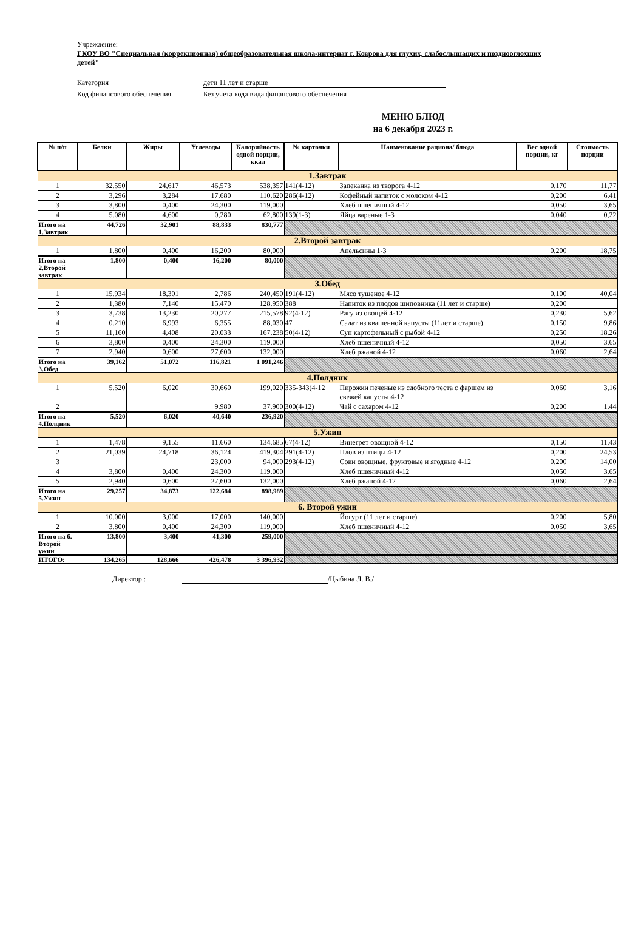Учреждение:
ГКОУ ВО "Специальная (коррекционная) общеобразовательная школа-интернат г. Коврова для глухих, слабослышащих и позднооглохших детей"
Категория дети 11 лет и старше
Код финансового обеспечения Без учета кода вида финансового обеспечения
МЕНЮ БЛЮД
на 6 декабря 2023 г.
| № п/п | Белки | Жиры | Углеводы | Калорийность одной порции, ккал | № карточки | Наименование рациона/ блюда | Вес одной порции, кг | Стоимость порции |
| --- | --- | --- | --- | --- | --- | --- | --- | --- |
| 1.Завтрак | | | | | | | | |
| 1 | 32,550 | 24,617 | 46,573 | 538,357 | 141(4-12) | Запеканка из творога 4-12 | 0,170 | 11,77 |
| 2 | 3,296 | 3,284 | 17,680 | 110,620 | 286(4-12) | Кофейный напиток с молоком 4-12 | 0,200 | 6,41 |
| 3 | 3,800 | 0,400 | 24,300 | 119,000 | | Хлеб пшеничный 4-12 | 0,050 | 3,65 |
| 4 | 5,080 | 4,600 | 0,280 | 62,800 | 139(1-3) | Яйца вареные 1-3 | 0,040 | 0,22 |
| Итого на 1.Завтрак | 44,726 | 32,901 | 88,833 | 830,777 | | | | |
| 2.Второй завтрак | | | | | | | | |
| 1 | 1,800 | 0,400 | 16,200 | 80,000 | | Апельсины 1-3 | 0,200 | 18,75 |
| Итого на 2.Второй завтрак | 1,800 | 0,400 | 16,200 | 80,000 | | | | |
| 3.Обед | | | | | | | | |
| 1 | 15,934 | 18,301 | 2,786 | 240,450 | 191(4-12) | Мясо тушеное 4-12 | 0,100 | 40,04 |
| 2 | 1,380 | 7,140 | 15,470 | 128,950 | 388 | Напиток из плодов шиповника (11 лет и старше) | 0,200 | |
| 3 | 3,738 | 13,230 | 20,277 | 215,578 | 92(4-12) | Рагу из овощей 4-12 | 0,230 | 5,62 |
| 4 | 0,210 | 6,993 | 6,355 | 88,030 | 47 | Салат из квашенной капусты (11лет и старше) | 0,150 | 9,86 |
| 5 | 11,160 | 4,408 | 20,033 | 167,238 | 50(4-12) | Суп картофельный с рыбой 4-12 | 0,250 | 18,26 |
| 6 | 3,800 | 0,400 | 24,300 | 119,000 | | Хлеб пшеничный 4-12 | 0,050 | 3,65 |
| 7 | 2,940 | 0,600 | 27,600 | 132,000 | | Хлеб ржаной 4-12 | 0,060 | 2,64 |
| Итого на 3.Обед | 39,162 | 51,072 | 116,821 | 1 091,246 | | | | |
| 4.Полдник | | | | | | | | |
| 1 | 5,520 | 6,020 | 30,660 | 199,020 | 335-343(4-12 | Пирожки печеные из сдобного теста с фаршем из свежей капусты 4-12 | 0,060 | 3,16 |
| 2 | | | 9,980 | 37,900 | 300(4-12) | Чай с сахаром 4-12 | 0,200 | 1,44 |
| Итого на 4.Полдник | 5,520 | 6,020 | 40,640 | 236,920 | | | | |
| 5.Ужин | | | | | | | | |
| 1 | 1,478 | 9,155 | 11,660 | 134,685 | 67(4-12) | Винегрет овощной 4-12 | 0,150 | 11,43 |
| 2 | 21,039 | 24,718 | 36,124 | 419,304 | 291(4-12) | Плов из птицы 4-12 | 0,200 | 24,53 |
| 3 | | | 23,000 | 94,000 | 293(4-12) | Соки овощные, фруктовые и ягодные 4-12 | 0,200 | 14,00 |
| 4 | 3,800 | 0,400 | 24,300 | 119,000 | | Хлеб пшеничный 4-12 | 0,050 | 3,65 |
| 5 | 2,940 | 0,600 | 27,600 | 132,000 | | Хлеб ржаной 4-12 | 0,060 | 2,64 |
| Итого на 5.Ужин | 29,257 | 34,873 | 122,684 | 898,989 | | | | |
| 6. Второй ужин | | | | | | | | |
| 1 | 10,000 | 3,000 | 17,000 | 140,000 | | Йогурт (11 лет и старше) | 0,200 | 5,80 |
| 2 | 3,800 | 0,400 | 24,300 | 119,000 | | Хлеб пшеничный 4-12 | 0,050 | 3,65 |
| Итого на 6. Второй ужин | 13,800 | 3,400 | 41,300 | 259,000 | | | | |
| ИТОГО: | 134,265 | 128,666 | 426,478 | 3 396,932 | | | | |
Директор : /Цыбина Л. В./